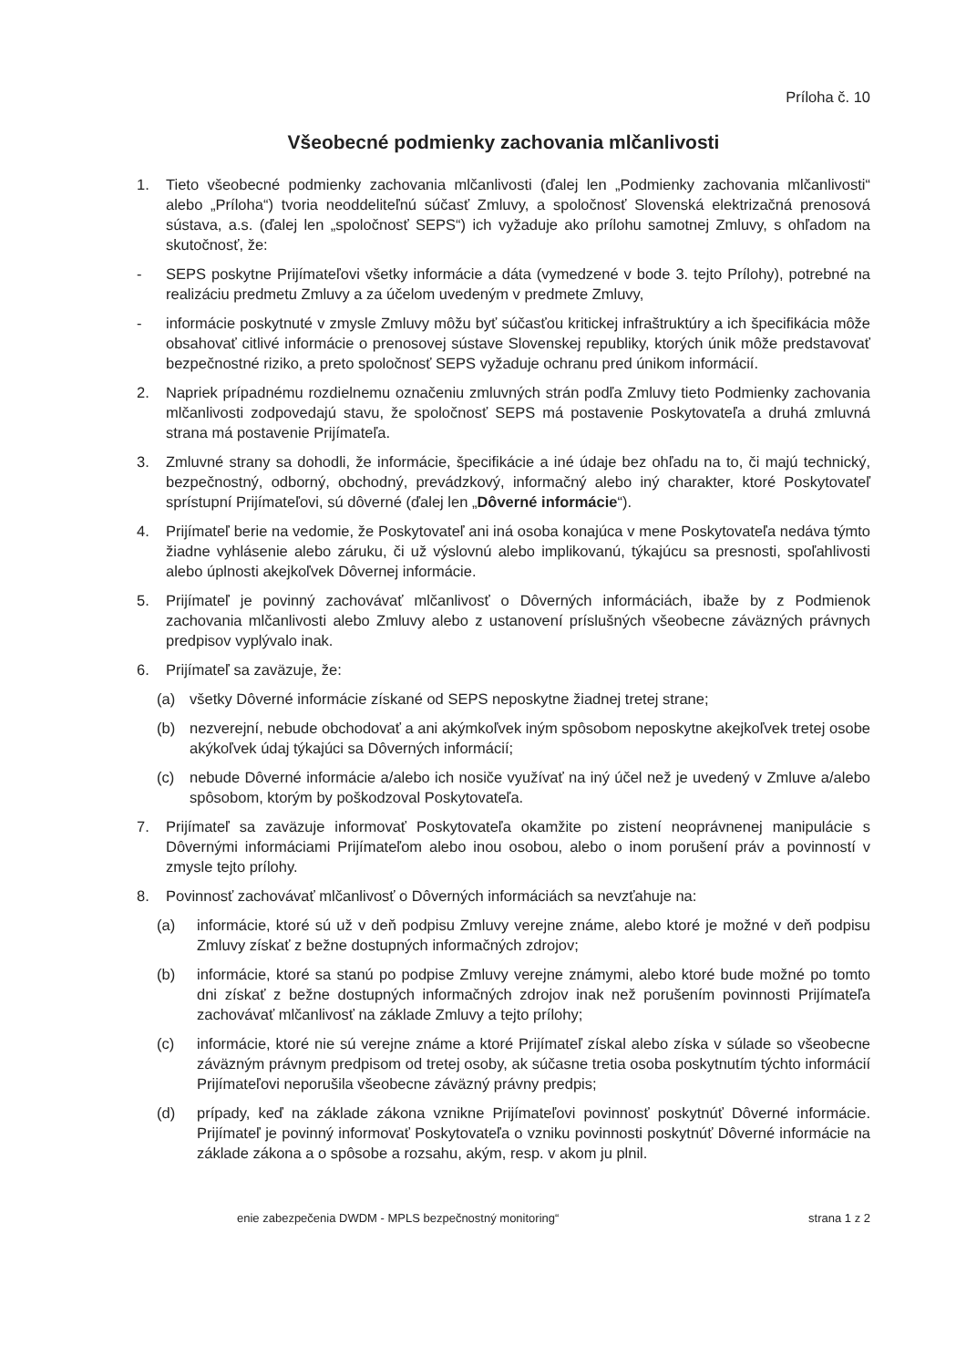Príloha č. 10
Všeobecné podmienky zachovania mlčanlivosti
1. Tieto všeobecné podmienky zachovania mlčanlivosti (ďalej len „Podmienky zachovania mlčanlivosti“ alebo „Príloha“) tvoria neoddeliteľnú súčasť Zmluvy, a spoločnosť Slovenská elektrizačná prenosová sústava, a.s. (ďalej len „spoločnosť SEPS“) ich vyžaduje ako prílohu samotnej Zmluvy, s ohľadom na skutočnosť, že:
- SEPS poskytne Prijímateľovi všetky informácie a dáta (vymedzené v bode 3. tejto Prílohy), potrebné na realizáciu predmetu Zmluvy a za účelom uvedeným v predmete Zmluvy,
- informácie poskytnuté v zmysle Zmluvy môžu byť súčasťou kritickej infraštruktúry a ich špecifikácia môže obsahovať citlivé informácie o prenosovej sústave Slovenskej republiky, ktorých únik môže predstavovať bezpečnostné riziko, a preto spoločnosť SEPS vyžaduje ochranu pred únikom informácií.
2. Napriek prípadnému rozdielnemu označeniu zmluvných strán podľa Zmluvy tieto Podmienky zachovania mlčanlivosti zodpovedajú stavu, že spoločnosť SEPS má postavenie Poskytovateľa a druhá zmluvná strana má postavenie Prijímateľa.
3. Zmluvné strany sa dohodli, že informácie, špecifikácie a iné údaje bez ohľadu na to, či majú technický, bezpečnostný, odborný, obchodný, prevádzkový, informačný alebo iný charakter, ktoré Poskytovateľ sprístupní Prijímateľovi, sú dôverné (ďalej len „Dôverné informácie“).
4. Prijímateľ berie na vedomie, že Poskytovateľ ani iná osoba konajúca v mene Poskytovateľa nedáva týmto žiadne vyhlásenie alebo záruku, či už výslovnú alebo implikovanú, týkajúcu sa presnosti, spoľahlivosti alebo úplnosti akejkoľvek Dôvernej informácie.
5. Prijímateľ je povinný zachovávať mlčanlivosť o Dôverných informáciách, ibaže by z Podmienok zachovania mlčanlivosti alebo Zmluvy alebo z ustanovení príslušných všeobecne záväzných právnych predpisov vyplývalo inak.
6. Prijímateľ sa zaväzuje, že:
(a) všetky Dôverné informácie získané od SEPS neposkytne žiadnej tretej strane;
(b) nezverejní, nebude obchodovať a ani akýmkoľvek iným spôsobom neposkytne akejkoľvek tretej osobe akýkoľvek údaj týkajúci sa Dôverných informácií;
(c) nebude Dôverné informácie a/alebo ich nosiče využívať na iný účel než je uvedený v Zmluve a/alebo spôsobom, ktorým by poškodzoval Poskytovateľa.
7. Prijímateľ sa zaväzuje informovať Poskytovateľa okamžite po zistení neoprávnenej manipulácie s Dôvernými informáciami Prijímateľom alebo inou osobou, alebo o inom porušení práv a povinností v zmysle tejto prílohy.
8. Povinnosť zachovávať mlčanlivosť o Dôverných informáciách sa nevzťahuje na:
(a) informácie, ktoré sú už v deň podpisu Zmluvy verejne známe, alebo ktoré je možné v deň podpisu Zmluvy získať z bežne dostupných informačných zdrojov;
(b) informácie, ktoré sa stanú po podpise Zmluvy verejne známymi, alebo ktoré bude možné po tomto dni získať z bežne dostupných informačných zdrojov inak než porušením povinnosti Prijímateľa zachovávať mlčanlivosť na základe Zmluvy a tejto prílohy;
(c) informácie, ktoré nie sú verejne známe a ktoré Prijímateľ získal alebo získa v súlade so všeobecne záväzným právnym predpisom od tretej osoby, ak súčasne tretia osoba poskytnutím týchto informácií Prijímateľovi neporušila všeobecne záväzný právny predpis;
(d) prípady, keď na základe zákona vznikne Prijímateľovi povinnosť poskytnúť Dôverné informácie. Prijímateľ je povinný informovať Poskytovateľa o vzniku povinnosti poskytnúť Dôverné informácie na základe zákona a o spôsobe a rozsahu, akým, resp. v akom ju plnil.
enie zabezpečenia DWDM - MPLS bezpečnostný monitoring“ strana 1 z 2